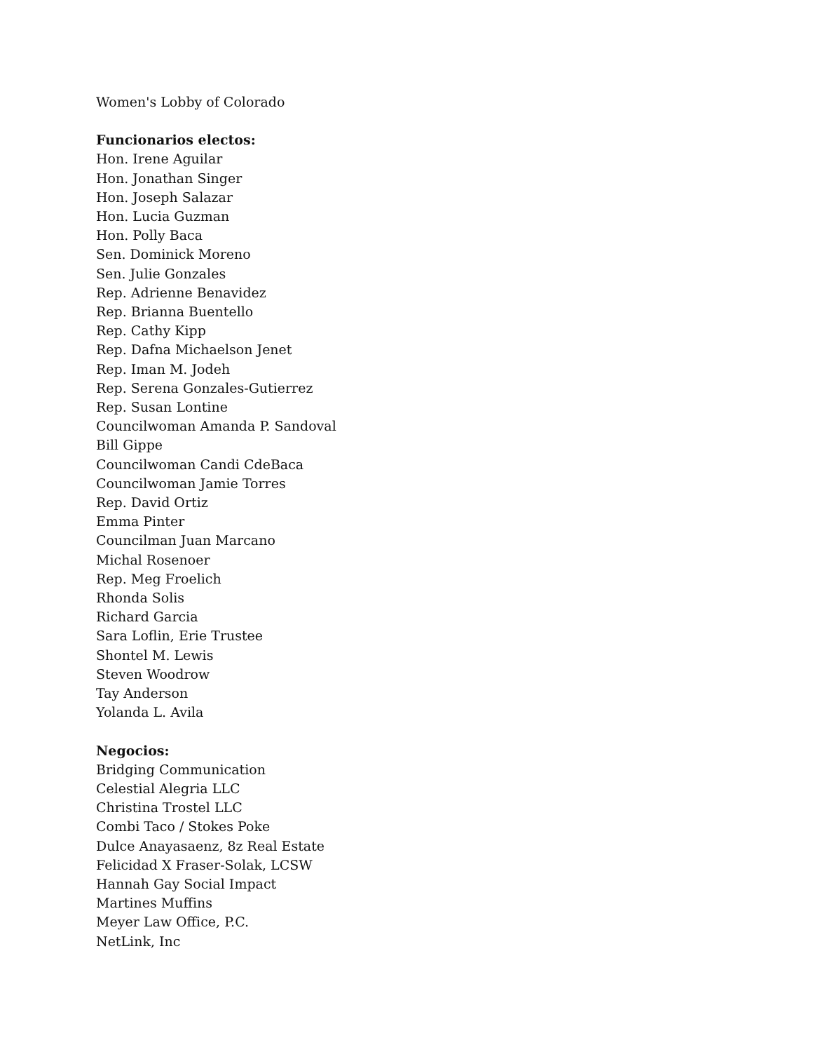Women's Lobby of Colorado
Funcionarios electos:
Hon. Irene Aguilar
Hon. Jonathan Singer
Hon. Joseph Salazar
Hon. Lucia Guzman
Hon. Polly Baca
Sen. Dominick Moreno
Sen. Julie Gonzales
Rep. Adrienne Benavidez
Rep. Brianna Buentello
Rep. Cathy Kipp
Rep. Dafna Michaelson Jenet
Rep. Iman M. Jodeh
Rep. Serena Gonzales-Gutierrez
Rep. Susan Lontine
Councilwoman Amanda P. Sandoval
Bill Gippe
Councilwoman Candi CdeBaca
Councilwoman Jamie Torres
Rep. David Ortiz
Emma Pinter
Councilman Juan Marcano
Michal Rosenoer
Rep. Meg Froelich
Rhonda Solis
Richard Garcia
Sara Loflin, Erie Trustee
Shontel M. Lewis
Steven Woodrow
Tay Anderson
Yolanda L. Avila
Negocios:
Bridging Communication
Celestial Alegria LLC
Christina Trostel LLC
Combi Taco / Stokes Poke
Dulce Anayasaenz, 8z Real Estate
Felicidad X Fraser-Solak, LCSW
Hannah Gay Social Impact
Martines Muffins
Meyer Law Office, P.C.
NetLink, Inc